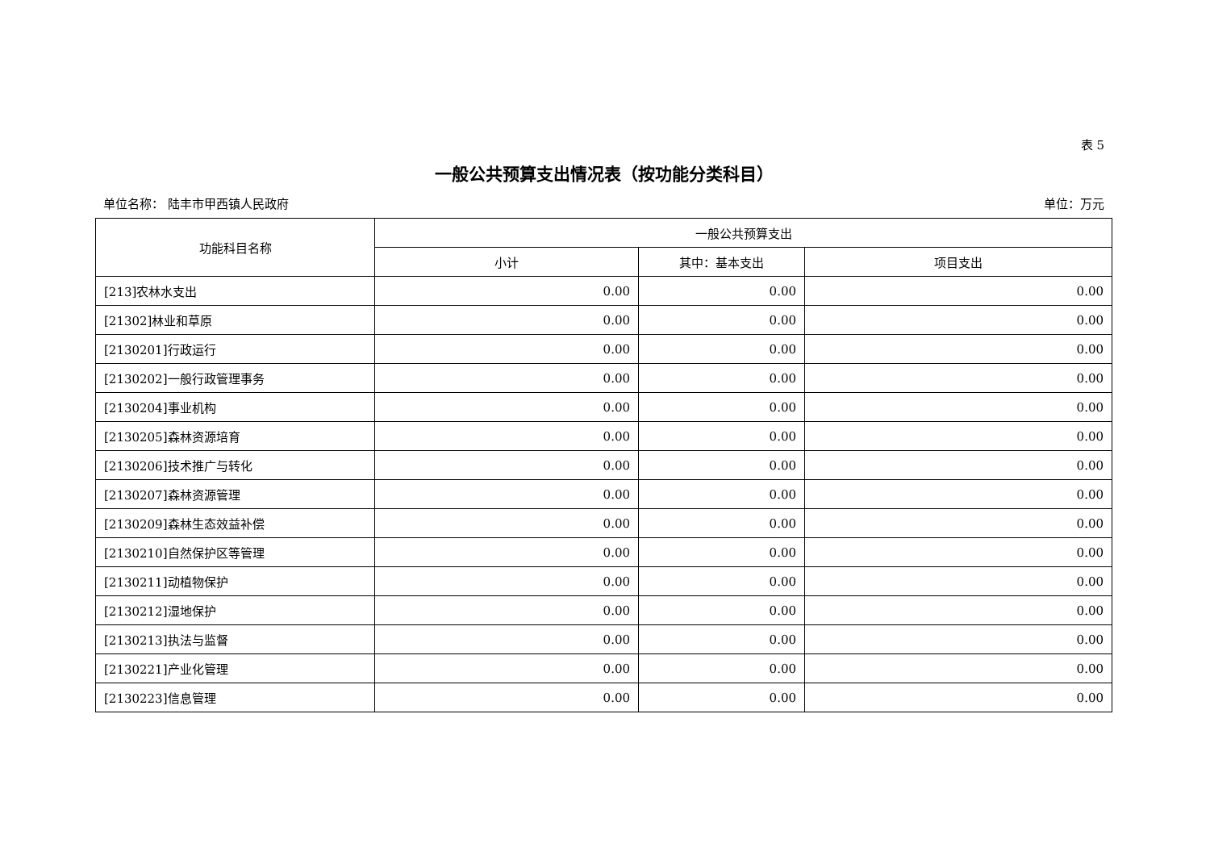表 5
一般公共预算支出情况表（按功能分类科目）
单位名称： 陆丰市甲西镇人民政府 单位：万元
| 功能科目名称 | 一般公共预算支出 | | |
| --- | --- | --- | --- |
| | 小计 | 其中：基本支出 | 项目支出 |
| [213]农林水支出 | 0.00 | 0.00 | 0.00 |
| [21302]林业和草原 | 0.00 | 0.00 | 0.00 |
| [2130201]行政运行 | 0.00 | 0.00 | 0.00 |
| [2130202]一般行政管理事务 | 0.00 | 0.00 | 0.00 |
| [2130204]事业机构 | 0.00 | 0.00 | 0.00 |
| [2130205]森林资源培育 | 0.00 | 0.00 | 0.00 |
| [2130206]技术推广与转化 | 0.00 | 0.00 | 0.00 |
| [2130207]森林资源管理 | 0.00 | 0.00 | 0.00 |
| [2130209]森林生态效益补偿 | 0.00 | 0.00 | 0.00 |
| [2130210]自然保护区等管理 | 0.00 | 0.00 | 0.00 |
| [2130211]动植物保护 | 0.00 | 0.00 | 0.00 |
| [2130212]湿地保护 | 0.00 | 0.00 | 0.00 |
| [2130213]执法与监督 | 0.00 | 0.00 | 0.00 |
| [2130221]产业化管理 | 0.00 | 0.00 | 0.00 |
| [2130223]信息管理 | 0.00 | 0.00 | 0.00 |